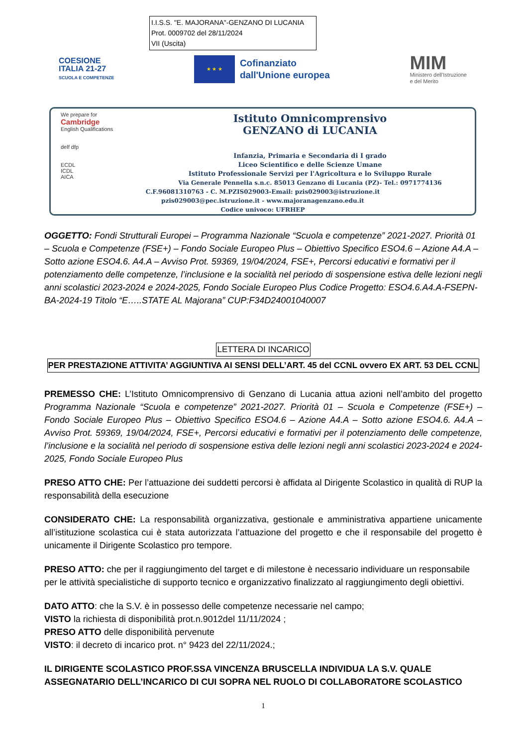I.I.S.S. "E. MAJORANA"-GENZANO DI LUCANIA
Prot. 0009702 del 28/11/2024
VII (Uscita)
COESIONE
ITALIA 21-27
SCUOLA E COMPETENZE
★ ★ ★
Cofinanziato
dall'Unione europea
MIM
Ministero dell'Istruzione
e del Merito
We prepare for
Cambridge
English Qualifications
delf dfp
ECDL
ICDL
AICA
Istituto Omnicomprensivo
GENZANO di LUCANIA
Infanzia, Primaria e Secondaria di I grado
Liceo Scientifico e delle Scienze Umane
Istituto Professionale Servizi per l'Agricoltura e lo Sviluppo Rurale
Via Generale Pennella s.n.c. 85013 Genzano di Lucania (PZ)- Tel.: 0971774136
C.F.96081310763 - C. M.PZIS029003-Email: pzis029003@istruzione.it
pzis029003@pec.istruzione.it - www.majoranagenzano.edu.it
Codice univoco: UFRHEP
OGGETTO: Fondi Strutturali Europei – Programma Nazionale “Scuola e competenze” 2021-2027. Priorità 01 – Scuola e Competenze (FSE+) – Fondo Sociale Europeo Plus – Obiettivo Specifico ESO4.6 – Azione A4.A – Sotto azione ESO4.6. A4.A – Avviso Prot. 59369, 19/04/2024, FSE+, Percorsi educativi e formativi per il potenziamento delle competenze, l’inclusione e la socialità nel periodo di sospensione estiva delle lezioni negli anni scolastici 2023-2024 e 2024-2025, Fondo Sociale Europeo Plus Codice Progetto: ESO4.6.A4.A-FSEPN-BA-2024-19 Titolo “E…..STATE AL Majorana” CUP:F34D24001040007
LETTERA DI INCARICO
PER PRESTAZIONE ATTIVITA’ AGGIUNTIVA AI SENSI DELL’ART. 45 del CCNL ovvero EX ART. 53 DEL CCNL
PREMESSO CHE: L’Istituto Omnicomprensivo di Genzano di Lucania attua azioni nell’ambito del progetto Programma Nazionale “Scuola e competenze” 2021-2027. Priorità 01 – Scuola e Competenze (FSE+) – Fondo Sociale Europeo Plus – Obiettivo Specifico ESO4.6 – Azione A4.A – Sotto azione ESO4.6. A4.A – Avviso Prot. 59369, 19/04/2024, FSE+, Percorsi educativi e formativi per il potenziamento delle competenze, l’inclusione e la socialità nel periodo di sospensione estiva delle lezioni negli anni scolastici 2023-2024 e 2024-2025, Fondo Sociale Europeo Plus
PRESO ATTO CHE: Per l’attuazione dei suddetti percorsi è affidata al Dirigente Scolastico in qualità di RUP la responsabilità della esecuzione
CONSIDERATO CHE: La responsabilità organizzativa, gestionale e amministrativa appartiene unicamente all’istituzione scolastica cui è stata autorizzata l’attuazione del progetto e che il responsabile del progetto è unicamente il Dirigente Scolastico pro tempore.
PRESO ATTO: che per il raggiungimento del target e di milestone è necessario individuare un responsabile per le attività specialistiche di supporto tecnico e organizzativo finalizzato al raggiungimento degli obiettivi.
DATO ATTO: che la S.V. è in possesso delle competenze necessarie nel campo;
VISTO la richiesta di disponibilità prot.n.9012del 11/11/2024 ;
PRESO ATTO delle disponibilità pervenute
VISTO: il decreto di incarico prot. n° 9423 del 22/11/2024.;
IL DIRIGENTE SCOLASTICO PROF.SSA VINCENZA BRUSCELLA INDIVIDUA LA S.V. QUALE ASSEGNATARIO DELL’INCARICO DI CUI SOPRA NEL RUOLO DI COLLABORATORE SCOLASTICO
1